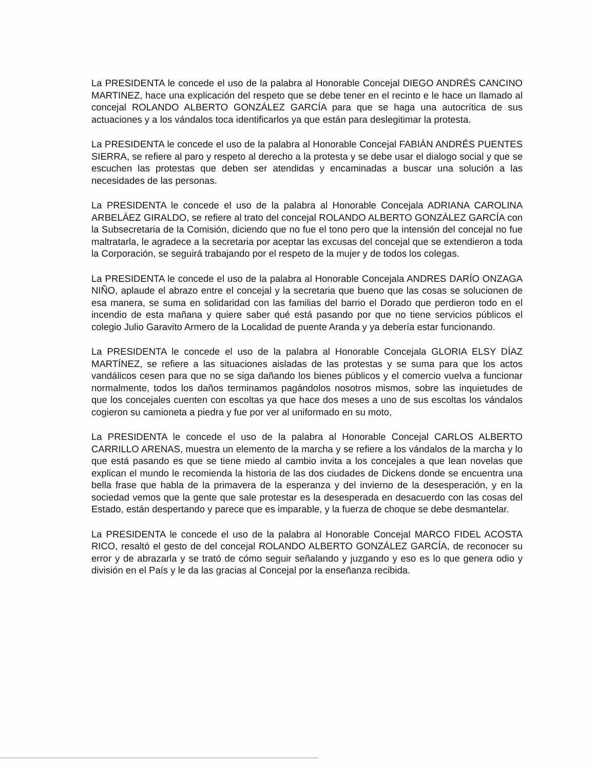La PRESIDENTA le concede el uso de la palabra al Honorable Concejal DIEGO ANDRÉS CANCINO MARTINEZ, hace una explicación del respeto que se debe tener en el recinto e le hace un llamado al concejal ROLANDO ALBERTO GONZÁLEZ GARCÍA para que se haga una autocrítica de sus actuaciones y a los vándalos toca identificarlos ya que están para deslegitimar la protesta.
La PRESIDENTA le concede el uso de la palabra al Honorable Concejal FABIÁN ANDRÉS PUENTES SIERRA, se refiere al paro y respeto al derecho a la protesta y se debe usar el dialogo social y que se escuchen las protestas que deben ser atendidas y encaminadas a buscar una solución a las necesidades de las personas.
La PRESIDENTA le concede el uso de la palabra al Honorable Concejala ADRIANA CAROLINA ARBELÁEZ GIRALDO, se refiere al trato del concejal ROLANDO ALBERTO GONZÁLEZ GARCÍA con la Subsecretaria de la Comisión, diciendo que no fue el tono pero que la intensión del concejal no fue maltratarla, le agradece a la secretaria por aceptar las excusas del concejal que se extendieron a toda la Corporación, se seguirá trabajando por el respeto de la mujer y de todos los colegas.
La PRESIDENTA le concede el uso de la palabra al Honorable Concejala ANDRES DARÍO ONZAGA NIÑO, aplaude el abrazo entre el concejal y la secretaria que bueno que las cosas se solucionen de esa manera, se suma en solidaridad con las familias del barrio el Dorado que perdieron todo en el incendio de esta mañana y quiere saber qué está pasando por que no tiene servicios públicos el colegio Julio Garavito Armero de la Localidad de puente Aranda y ya debería estar funcionando.
La PRESIDENTA le concede el uso de la palabra al Honorable Concejala GLORIA ELSY DÍAZ MARTÍNEZ, se refiere a las situaciones aisladas de las protestas y se suma para que los actos vandálicos cesen para que no se siga dañando los bienes públicos y el comercio vuelva a funcionar normalmente, todos los daños terminamos pagándolos nosotros mismos, sobre las inquietudes de que los concejales cuenten con escoltas ya que hace dos meses a uno de sus escoltas los vándalos cogieron su camioneta a piedra y fue por ver al uniformado en su moto,
La PRESIDENTA le concede el uso de la palabra al Honorable Concejal CARLOS ALBERTO CARRILLO ARENAS, muestra un elemento de la marcha y se refiere a los vándalos de la marcha y lo que está pasando es que se tiene miedo al cambio invita a los concejales a que lean novelas que explican el mundo le recomienda la historia de las dos ciudades de Dickens donde se encuentra una bella frase que habla de la primavera de la esperanza y del invierno de la desesperación, y en la sociedad vemos que la gente que sale protestar es la desesperada en desacuerdo con las cosas del Estado, están despertando y parece que es imparable, y la fuerza de choque se debe desmantelar.
La PRESIDENTA le concede el uso de la palabra al Honorable Concejal MARCO FIDEL ACOSTA RICO, resaltó el gesto de del concejal ROLANDO ALBERTO GONZÁLEZ GARCÍA, de reconocer su error y de abrazarla y se trató de cómo seguir señalando y juzgando y eso es lo que genera odio y división en el País y le da las gracias al Concejal por la enseñanza recibida.